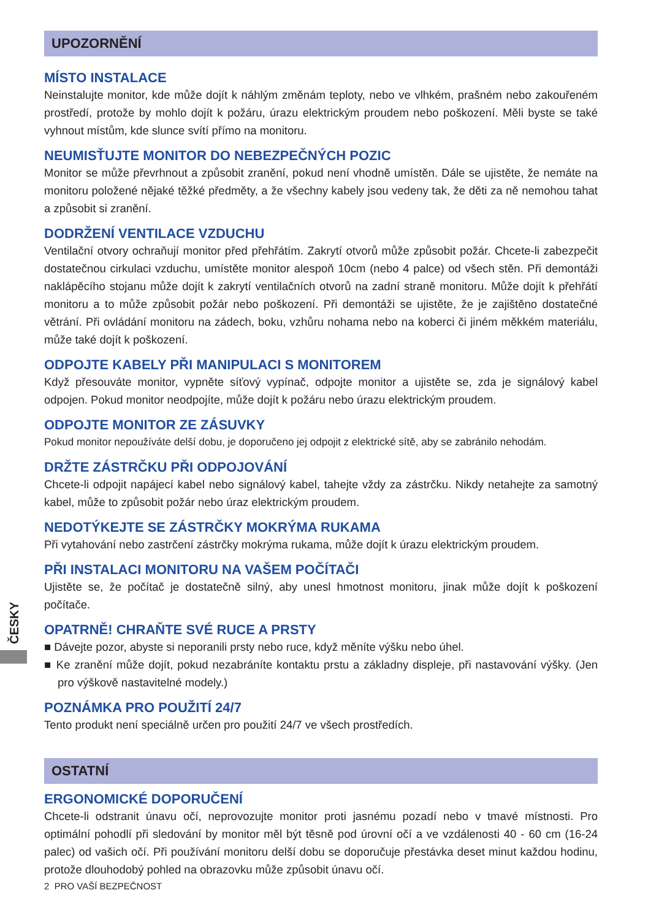ČESKY
UPOZORNĚNÍ
MÍSTO INSTALACE
Neinstalujte monitor, kde může dojít k náhlým změnám teploty, nebo ve vlhkém, prašném nebo zakouřeném prostředí, protože by mohlo dojít k požáru, úrazu elektrickým proudem nebo poškození. Měli byste se také vyhnout místům, kde slunce svítí přímo na monitoru.
NEUMISŤUJTE MONITOR DO NEBEZPEČNÝCH POZIC
Monitor se může převrhnout a způsobit zranění, pokud není vhodně umístěn. Dále se ujistěte, že nemáte na monitoru položené nějaké těžké předměty, a že všechny kabely jsou vedeny tak, že děti za ně nemohou tahat a způsobit si zranění.
DODRŽENÍ VENTILACE VZDUCHU
Ventilační otvory ochraňují monitor před přehřátím. Zakrytí otvorů může způsobit požár. Chcete-li zabezpečit dostatečnou cirkulaci vzduchu, umístěte monitor alespoň 10cm (nebo 4 palce) od všech stěn. Při demontáži naklápěcího stojanu může dojít k zakrytí ventilačních otvorů na zadní straně monitoru. Může dojít k přehřátí monitoru a to může způsobit požár nebo poškození. Při demontáži se ujistěte, že je zajištěno dostatečné větrání. Při ovládání monitoru na zádech, boku, vzhůru nohama nebo na koberci či jiném měkkém materiálu, může také dojít k poškození.
ODPOJTE KABELY PŘI MANIPULACI S MONITOREM
Když přesouváte monitor, vypněte síťový vypínač, odpojte monitor a ujistěte se, zda je signálový kabel odpojen. Pokud monitor neodpojíte, může dojít k požáru nebo úrazu elektrickým proudem.
ODPOJTE MONITOR ZE ZÁSUVKY
Pokud monitor nepoužíváte delší dobu, je doporučeno jej odpojit z elektrické sítě, aby se zabránilo nehodám.
DRŽTE ZÁSTRČKU PŘI ODPOJOVÁNÍ
Chcete-li odpojit napájecí kabel nebo signálový kabel, tahejte vždy za zástrčku. Nikdy netahejte za samotný kabel, může to způsobit požár nebo úraz elektrickým proudem.
NEDOTÝKEJTE SE ZÁSTRČKY MOKRÝMA RUKAMA
Při vytahování nebo zastrčení zástrčky mokrýma rukama, může dojít k úrazu elektrickým proudem.
PŘI INSTALACI MONITORU NA VAŠEM POČÍTAČI
Ujistěte se, že počítač je dostatečně silný, aby unesl hmotnost monitoru, jinak může dojít k poškození počítače.
OPATRNĚ! CHRAŇTE SVÉ RUCE A PRSTY
■ Dávejte pozor, abyste si neporanili prsty nebo ruce, když měníte výšku nebo úhel.
■ Ke zranění může dojít, pokud nezabráníte kontaktu prstu a základny displeje, při nastavování výšky. (Jen pro výškově nastavitelné modely.)
POZNÁMKA PRO POUŽITÍ 24/7
Tento produkt není speciálně určen pro použití 24/7 ve všech prostředích.
OSTATNÍ
ERGONOMICKÉ DOPORUČENÍ
Chcete-li odstranit únavu očí, neprovozujte monitor proti jasnému pozadí nebo v tmavé místnosti. Pro optimální pohodlí při sledování by monitor měl být těsně pod úrovní očí a ve vzdálenosti 40 - 60 cm (16-24 palec) od vašich očí. Při používání monitoru delší dobu se doporučuje přestávka deset minut každou hodinu, protože dlouhodobý pohled na obrazovku může způsobit únavu očí.
2 PRO VAŠÍ BEZPEČNOST